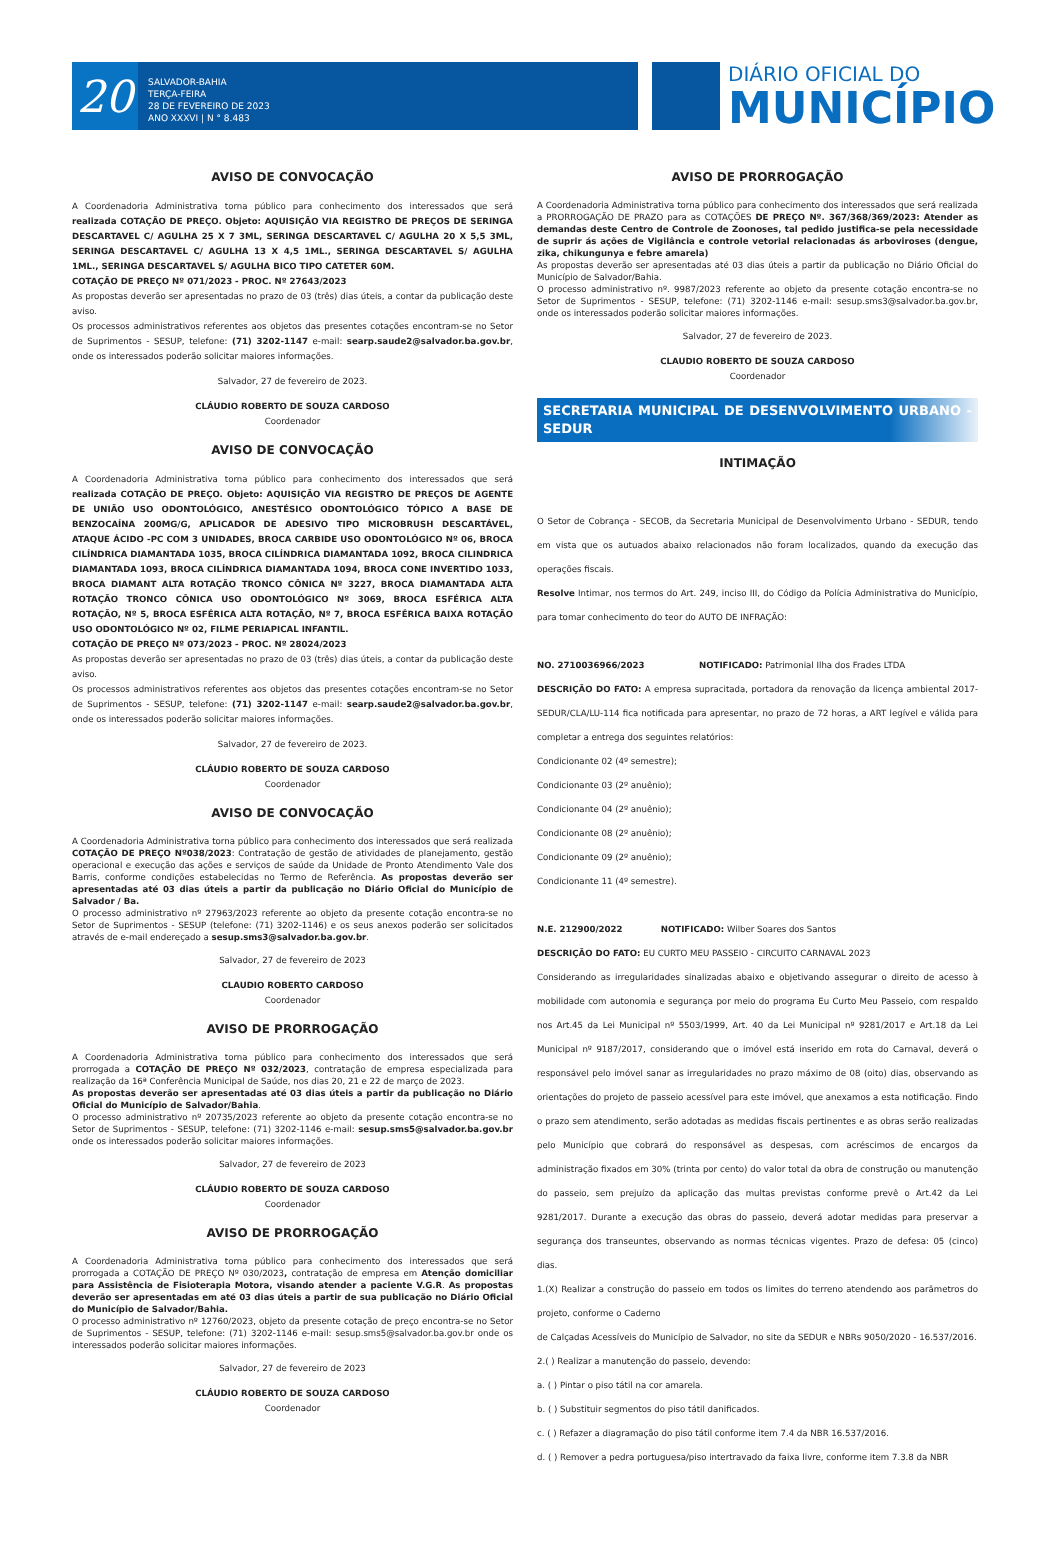20
SALVADOR-BAHIA
TERÇA-FEIRA
28 DE FEVEREIRO DE 2023
ANO XXXVI | N ° 8.483
DIÁRIO OFICIAL DO
MUNICÍPIO
AVISO DE CONVOCAÇÃO
A Coordenadoria Administrativa torna público para conhecimento dos interessados que será realizada COTAÇÃO DE PREÇO. Objeto: AQUISIÇÃO VIA REGISTRO DE PREÇOS DE SERINGA DESCARTAVEL C/ AGULHA 25 X 7 3ML, SERINGA DESCARTAVEL C/ AGULHA 20 X 5,5 3ML, SERINGA DESCARTAVEL C/ AGULHA 13 X 4,5 1ML., SERINGA DESCARTAVEL S/ AGULHA 1ML., SERINGA DESCARTAVEL S/ AGULHA BICO TIPO CATETER 60M.
COTAÇÃO DE PREÇO Nº 071/2023 - PROC. Nº 27643/2023
As propostas deverão ser apresentadas no prazo de 03 (três) dias úteis, a contar da publicação deste aviso.
Os processos administrativos referentes aos objetos das presentes cotações encontram-se no Setor de Suprimentos - SESUP, telefone: (71) 3202-1147 e-mail: searp.saude2@salvador.ba.gov.br, onde os interessados poderão solicitar maiores informações.
Salvador, 27 de fevereiro de 2023.
CLÁUDIO ROBERTO DE SOUZA CARDOSO
Coordenador
AVISO DE CONVOCAÇÃO
A Coordenadoria Administrativa torna público para conhecimento dos interessados que será realizada COTAÇÃO DE PREÇO. Objeto: AQUISIÇÃO VIA REGISTRO DE PREÇOS DE AGENTE DE UNIÃO USO ODONTOLÓGICO, ANESTÉSICO ODONTOLÓGICO TÓPICO A BASE DE BENZOCAÍNA 200MG/G, APLICADOR DE ADESIVO TIPO MICROBRUSH DESCARTÁVEL, ATAQUE ÁCIDO -PC COM 3 UNIDADES, BROCA CARBIDE USO ODONTOLÓGICO Nº 06, BROCA CILÍNDRICA DIAMANTADA 1035, BROCA CILÍNDRICA DIAMANTADA 1092, BROCA CILINDRICA DIAMANTADA 1093, BROCA CILÍNDRICA DIAMANTADA 1094, BROCA CONE INVERTIDO 1033, BROCA DIAMANT ALTA ROTAÇÃO TRONCO CÔNICA Nº 3227, BROCA DIAMANTADA ALTA ROTAÇÃO TRONCO CÔNICA USO ODONTOLÓGICO Nº 3069, BROCA ESFÉRICA ALTA ROTAÇÃO, Nº 5, BROCA ESFÉRICA ALTA ROTAÇÃO, Nº 7, BROCA ESFÉRICA BAIXA ROTAÇÃO USO ODONTOLÓGICO Nº 02, FILME PERIAPICAL INFANTIL.
COTAÇÃO DE PREÇO Nº 073/2023 - PROC. Nº 28024/2023
As propostas deverão ser apresentadas no prazo de 03 (três) dias úteis, a contar da publicação deste aviso.
Os processos administrativos referentes aos objetos das presentes cotações encontram-se no Setor de Suprimentos - SESUP, telefone: (71) 3202-1147 e-mail: searp.saude2@salvador.ba.gov.br, onde os interessados poderão solicitar maiores informações.
Salvador, 27 de fevereiro de 2023.
CLÁUDIO ROBERTO DE SOUZA CARDOSO
Coordenador
AVISO DE CONVOCAÇÃO
A Coordenadoria Administrativa torna público para conhecimento dos interessados que será realizada COTAÇÃO DE PREÇO Nº038/2023: Contratação de gestão de atividades de planejamento, gestão operacional e execução das ações e serviços de saúde da Unidade de Pronto Atendimento Vale dos Barris, conforme condições estabelecidas no Termo de Referência. As propostas deverão ser apresentadas até 03 dias úteis a partir da publicação no Diário Oficial do Município de Salvador / Ba.
O processo administrativo nº 27963/2023 referente ao objeto da presente cotação encontra-se no Setor de Suprimentos - SESUP (telefone: (71) 3202-1146) e os seus anexos poderão ser solicitados através de e-mail endereçado a sesup.sms3@salvador.ba.gov.br.
Salvador, 27 de fevereiro de 2023
CLAUDIO ROBERTO CARDOSO
Coordenador
AVISO DE PRORROGAÇÃO
A Coordenadoria Administrativa torna público para conhecimento dos interessados que será prorrogada a COTAÇÃO DE PREÇO Nº 032/2023, contratação de empresa especializada para realização da 16ª Conferência Municipal de Saúde, nos dias 20, 21 e 22 de março de 2023.
As propostas deverão ser apresentadas até 03 dias úteis a partir da publicação no Diário Oficial do Município de Salvador/Bahia.
O processo administrativo nº 20735/2023 referente ao objeto da presente cotação encontra-se no Setor de Suprimentos - SESUP, telefone: (71) 3202-1146 e-mail: sesup.sms5@salvador.ba.gov.br onde os interessados poderão solicitar maiores informações.
Salvador, 27 de fevereiro de 2023
CLÁUDIO ROBERTO DE SOUZA CARDOSO
Coordenador
AVISO DE PRORROGAÇÃO
A Coordenadoria Administrativa torna público para conhecimento dos interessados que será prorrogada a COTAÇÃO DE PREÇO Nº 030/2023, contratação de empresa em Atenção domiciliar para Assistência de Fisioterapia Motora, visando atender a paciente V.G.R. As propostas deverão ser apresentadas em até 03 dias úteis a partir de sua publicação no Diário Oficial do Município de Salvador/Bahia.
O processo administrativo nº 12760/2023, objeto da presente cotação de preço encontra-se no Setor de Suprimentos - SESUP, telefone: (71) 3202-1146 e-mail: sesup.sms5@salvador.ba.gov.br onde os interessados poderão solicitar maiores informações.
Salvador, 27 de fevereiro de 2023
CLÁUDIO ROBERTO DE SOUZA CARDOSO
Coordenador
AVISO DE PRORROGAÇÃO
A Coordenadoria Administrativa torna público para conhecimento dos interessados que será realizada a PRORROGAÇÃO DE PRAZO para as COTAÇÕES DE PREÇO Nº. 367/368/369/2023: Atender as demandas deste Centro de Controle de Zoonoses, tal pedido justifica-se pela necessidade de suprir ás ações de Vigilância e controle vetorial relacionadas ás arboviroses (dengue, zika, chikungunya e febre amarela)
As propostas deverão ser apresentadas até 03 dias úteis a partir da publicação no Diário Oficial do Município de Salvador/Bahia.
O processo administrativo nº. 9987/2023 referente ao objeto da presente cotação encontra-se no Setor de Suprimentos - SESUP, telefone: (71) 3202-1146 e-mail: sesup.sms3@salvador.ba.gov.br, onde os interessados poderão solicitar maiores informações.
Salvador, 27 de fevereiro de 2023.
CLAUDIO ROBERTO DE SOUZA CARDOSO
Coordenador
SECRETARIA MUNICIPAL DE DESENVOLVIMENTO URBANO - SEDUR
INTIMAÇÃO
O Setor de Cobrança - SECOB, da Secretaria Municipal de Desenvolvimento Urbano - SEDUR, tendo em vista que os autuados abaixo relacionados não foram localizados, quando da execução das operações fiscais.
Resolve Intimar, nos termos do Art. 249, inciso III, do Código da Polícia Administrativa do Município, para tomar conhecimento do teor do AUTO DE INFRAÇÃO:
NO. 2710036966/2023 NOTIFICADO: Patrimonial Ilha dos Frades LTDA
DESCRIÇÃO DO FATO: A empresa supracitada, portadora da renovação da licença ambiental 2017-SEDUR/CLA/LU-114 fica notificada para apresentar, no prazo de 72 horas, a ART legível e válida para completar a entrega dos seguintes relatórios:
Condicionante 02 (4º semestre);
Condicionante 03 (2º anuênio);
Condicionante 04 (2º anuênio);
Condicionante 08 (2º anuênio);
Condicionante 09 (2º anuênio);
Condicionante 11 (4º semestre).
N.E. 212900/2022 NOTIFICADO: Wilber Soares dos Santos
DESCRIÇÃO DO FATO: EU CURTO MEU PASSEIO - CIRCUITO CARNAVAL 2023
Considerando as irregularidades sinalizadas abaixo e objetivando assegurar o direito de acesso à mobilidade com autonomia e segurança por meio do programa Eu Curto Meu Passeio, com respaldo nos Art.45 da Lei Municipal nº 5503/1999, Art. 40 da Lei Municipal nº 9281/2017 e Art.18 da Lei Municipal nº 9187/2017, considerando que o imóvel está inserido em rota do Carnaval, deverá o responsável pelo imóvel sanar as irregularidades no prazo máximo de 08 (oito) dias, observando as orientações do projeto de passeio acessível para este imóvel, que anexamos a esta notificação. Findo o prazo sem atendimento, serão adotadas as medidas fiscais pertinentes e as obras serão realizadas pelo Município que cobrará do responsável as despesas, com acréscimos de encargos da administração fixados em 30% (trinta por cento) do valor total da obra de construção ou manutenção do passeio, sem prejuízo da aplicação das multas previstas conforme prevê o Art.42 da Lei 9281/2017. Durante a execução das obras do passeio, deverá adotar medidas para preservar a segurança dos transeuntes, observando as normas técnicas vigentes. Prazo de defesa: 05 (cinco) dias.
1.(X) Realizar a construção do passeio em todos os limites do terreno atendendo aos parâmetros do projeto, conforme o Caderno
de Calçadas Acessíveis do Município de Salvador, no site da SEDUR e NBRs 9050/2020 - 16.537/2016.
2.( ) Realizar a manutenção do passeio, devendo:
a. ( ) Pintar o piso tátil na cor amarela.
b. ( ) Substituir segmentos do piso tátil danificados.
c. ( ) Refazer a diagramação do piso tátil conforme item 7.4 da NBR 16.537/2016.
d. ( ) Remover a pedra portuguesa/piso intertravado da faixa livre, conforme item 7.3.8 da NBR